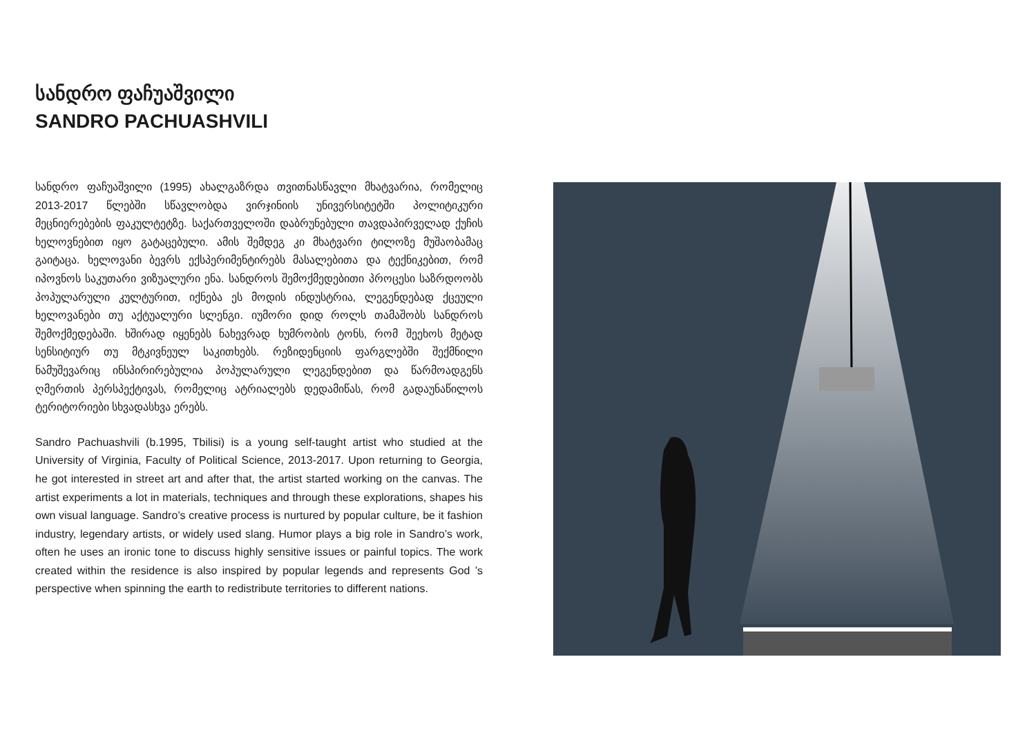სანდრო ფაჩუაშვილი
SANDRO PACHUASHVILI
სანდრო ფაჩუაშვილი (1995) ახალგაზრდა თვითნასწავლი მხატვარია, რომელიც 2013-2017 წლებში სწავლობდა ვირჯინიის უნივერსიტეტში პოლიტიკური მეცნიერებების ფაკულტეტზე. საქართველოში დაბრუნებული თავდაპირველად ქუჩის ხელოვნებით იყო გატაცებული. ამის შემდეგ კი მხატვარი ტილოზე მუშაობამაც გაიტაცა. ხელოვანი ბევრს ექსპერიმენტირებს მასალებითა და ტექნიკებით, რომ იპოვნოს საკუთარი ვიზუალური ენა. სანდროს შემოქმედებითი პროცესი საზრდოობს პოპულარული კულტურით, იქნება ეს მოდის ინდუსტრია, ლეგენდებად ქცეული ხელოვანები თუ აქტუალური სლენგი. იუმორი დიდ როლს თამაშობს სანდროს შემოქმედებაში. ხშირად იყენებს ნახევრად ხუმრობის ტონს, რომ შეეხოს მეტად სენსიტიურ თუ მტკივნეულ საკითხებს. რეზიდენციის ფარგლებში შექმნილი ნამუშევარიც ინსპირირებულია პოპულარული ლეგენდებით და წარმოადგენს ღმერთის პერსპექტივას, რომელიც ატრიალებს დედამიწას, რომ გადაუნაწილოს ტერიტორიები სხვადასხვა ერებს.
Sandro Pachuashvili (b.1995, Tbilisi) is a young self-taught artist who studied at the University of Virginia, Faculty of Political Science, 2013-2017. Upon returning to Georgia, he got interested in street art and after that, the artist started working on the canvas. The artist experiments a lot in materials, techniques and through these explorations, shapes his own visual language. Sandro’s creative process is nurtured by popular culture, be it fashion industry, legendary artists, or widely used slang. Humor plays a big role in Sandro’s work, often he uses an ironic tone to discuss highly sensitive issues or painful topics. The work created within the residence is also inspired by popular legends and represents God ’s perspective when spinning the earth to redistribute territories to different nations.